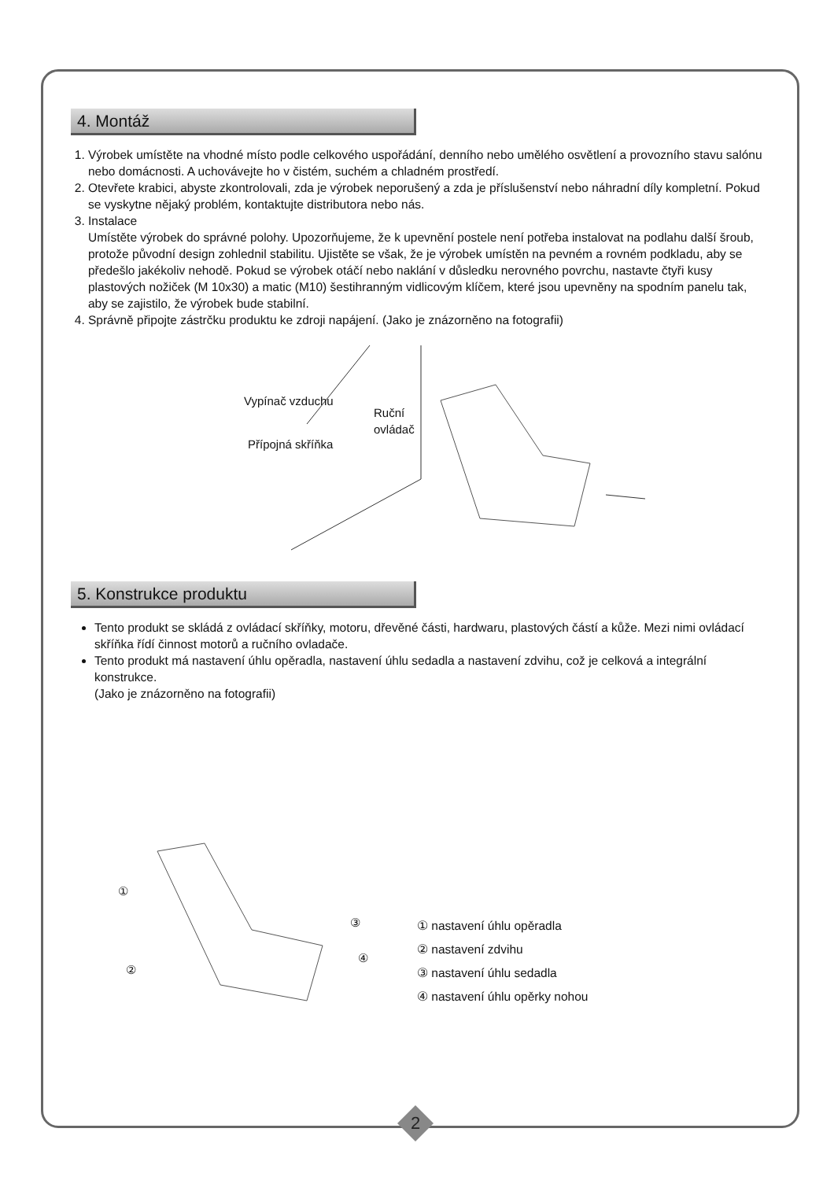4. Montáž
1. Výrobek umístěte na vhodné místo podle celkového uspořádání, denního nebo umělého osvětlení a provozního stavu salónu nebo domácnosti. A uchovávejte ho v čistém, suchém a chladném prostředí.
2. Otevřete krabici, abyste zkontrolovali, zda je výrobek neporušený a zda je příslušenství nebo náhradní díly kompletní. Pokud se vyskytne nějaký problém, kontaktujte distributora nebo nás.
3. Instalace
Umístěte výrobek do správné polohy. Upozorňujeme, že k upevnění postele není potřeba instalovat na podlahu další šroub, protože původní design zohlednil stabilitu. Ujistěte se však, že je výrobek umístěn na pevném a rovném podkladu, aby se předešlo jakékoliv nehodě. Pokud se výrobek otáčí nebo naklání v důsledku nerovného povrchu, nastavte čtyři kusy plastových nožiček (M 10x30) a matic (M10) šestihranným vidlicovým klíčem, které jsou upevněny na spodním panelu tak, aby se zajistilo, že výrobek bude stabilní.
4. Správně připojte zástrčku produktu ke zdroji napájení. (Jako je znázorněno na fotografii)
Vypínač vzduchu
Ruční
ovládač
Přípojná skříňka
5. Konstrukce produktu
Tento produkt se skládá z ovládací skříňky, motoru, dřevěné části, hardwaru, plastových částí a kůže. Mezi nimi ovládací skříňka řídí činnost motorů a ručního ovladače.
Tento produkt má nastavení úhlu opěradla, nastavení úhlu sedadla a nastavení zdvihu, což je celková a integrální konstrukce.
(Jako je znázorněno na fotografii)
①
③
②
④
① nastavení úhlu opěradla
② nastavení zdvihu
③ nastavení úhlu sedadla
④ nastavení úhlu opěrky nohou
2